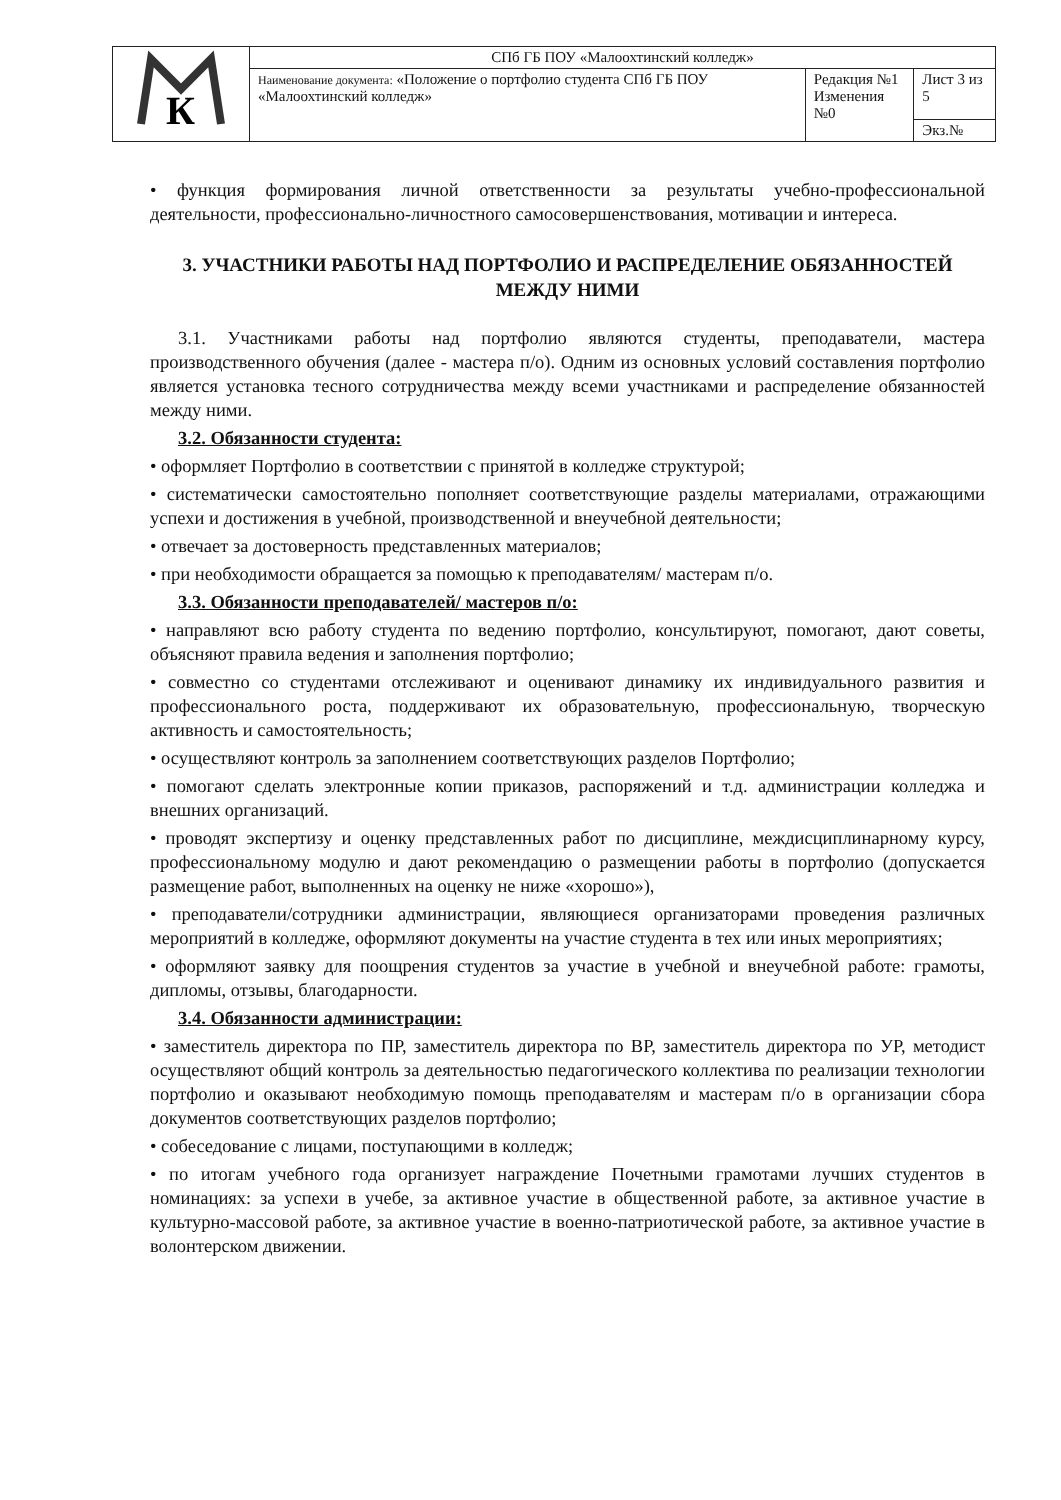| К | СПб ГБ ПОУ «Малоохтинский колледж» | | |
| | Наименование документа: «Положение о портфолио студента СПб ГБ ПОУ «Малоохтинский колледж» | Редакция №1 Изменения №0 | Лист 3 из 5 |
| | | | Экз.№ |
• функция формирования личной ответственности за результаты учебно-профессиональной деятельности, профессионально-личностного самосовершенствования, мотивации и интереса.
3. УЧАСТНИКИ РАБОТЫ НАД ПОРТФОЛИО И РАСПРЕДЕЛЕНИЕ ОБЯЗАННОСТЕЙ МЕЖДУ НИМИ
3.1. Участниками работы над портфолио являются студенты, преподаватели, мастера производственного обучения (далее - мастера п/о). Одним из основных условий составления портфолио является установка тесного сотрудничества между всеми участниками и распределение обязанностей между ними.
3.2. Обязанности студента:
• оформляет Портфолио в соответствии с принятой в колледже структурой;
• систематически самостоятельно пополняет соответствующие разделы материалами, отражающими успехи и достижения в учебной, производственной и внеучебной деятельности;
• отвечает за достоверность представленных материалов;
• при необходимости обращается за помощью к преподавателям/ мастерам п/о.
3.3. Обязанности преподавателей/ мастеров п/о:
• направляют всю работу студента по ведению портфолио, консультируют, помогают, дают советы, объясняют правила ведения и заполнения портфолио;
• совместно со студентами отслеживают и оценивают динамику их индивидуального развития и профессионального роста, поддерживают их образовательную, профессиональную, творческую активность и самостоятельность;
• осуществляют контроль за заполнением соответствующих разделов Портфолио;
• помогают сделать электронные копии приказов, распоряжений и т.д. администрации колледжа и внешних организаций.
• проводят экспертизу и оценку представленных работ по дисциплине, междисциплинарному курсу, профессиональному модулю и дают рекомендацию о размещении работы в портфолио (допускается размещение работ, выполненных на оценку не ниже «хорошо»),
• преподаватели/сотрудники администрации, являющиеся организаторами проведения различных мероприятий в колледже, оформляют документы на участие студента в тех или иных мероприятиях;
• оформляют заявку для поощрения студентов за участие в учебной и внеучебной работе: грамоты, дипломы, отзывы, благодарности.
3.4. Обязанности администрации:
• заместитель директора по ПР, заместитель директора по ВР, заместитель директора по УР, методист осуществляют общий контроль за деятельностью педагогического коллектива по реализации технологии портфолио и оказывают необходимую помощь преподавателям и мастерам п/о в организации сбора документов соответствующих разделов портфолио;
• собеседование с лицами, поступающими в колледж;
• по итогам учебного года организует награждение Почетными грамотами лучших студентов в номинациях: за успехи в учебе, за активное участие в общественной работе, за активное участие в культурно-массовой работе, за активное участие в военно-патриотической работе, за активное участие в волонтерском движении.